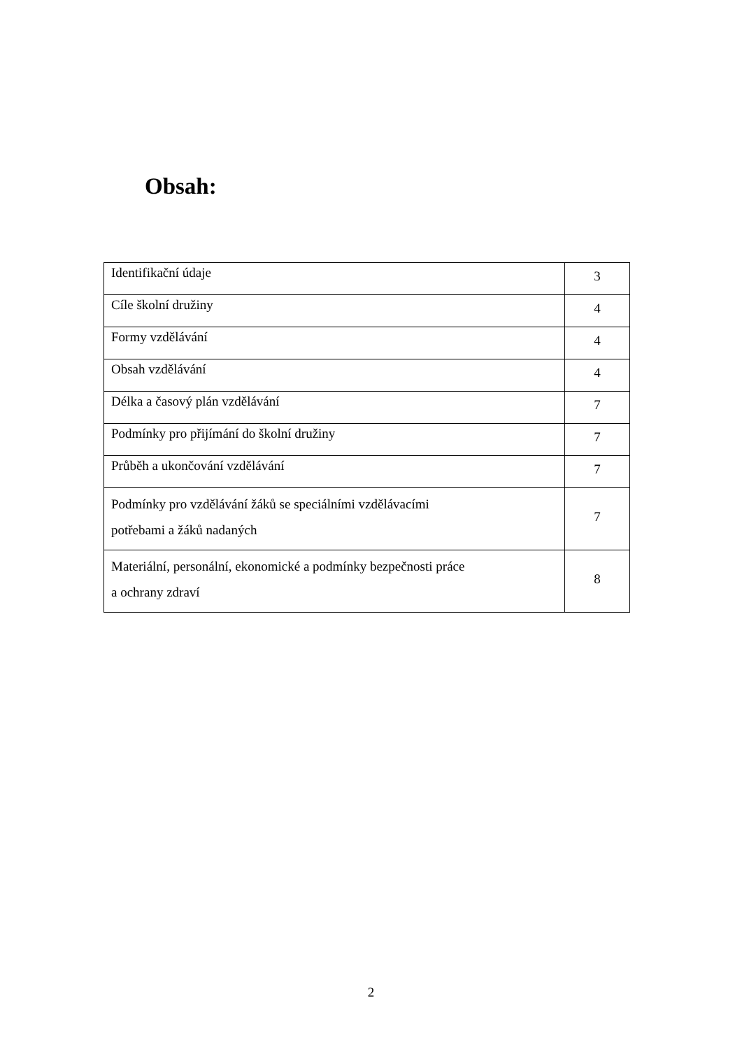Obsah:
| Identifikační údaje | 3 |
| Cíle školní družiny | 4 |
| Formy vzdělávání | 4 |
| Obsah vzdělávání | 4 |
| Délka a časový plán vzdělávání | 7 |
| Podmínky pro přijímání do školní družiny | 7 |
| Průběh a ukončování vzdělávání | 7 |
| Podmínky pro vzdělávání žáků se speciálními vzdělávacími potřebami a žáků nadaných | 7 |
| Materiální, personální, ekonomické a podmínky bezpečnosti práce a ochrany zdraví | 8 |
2